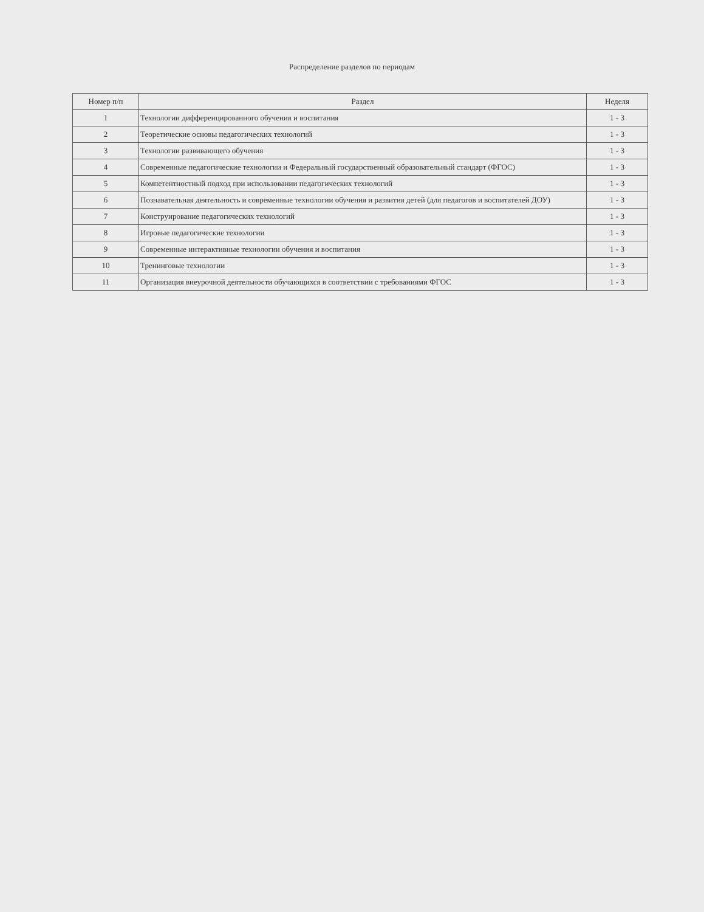Распределение разделов по периодам
| Номер п/п | Раздел | Неделя |
| --- | --- | --- |
| 1 | Технологии дифференцированного обучения и воспитания | 1 - 3 |
| 2 | Теоретические основы педагогических технологий | 1 - 3 |
| 3 | Технологии развивающего обучения | 1 - 3 |
| 4 | Современные педагогические технологии и Федеральный государственный образовательный стандарт (ФГОС) | 1 - 3 |
| 5 | Компетентностный подход при использовании педагогических технологий | 1 - 3 |
| 6 | Познавательная деятельность и современные технологии обучения и развития детей (для педагогов и воспитателей ДОУ) | 1 - 3 |
| 7 | Конструирование педагогических технологий | 1 - 3 |
| 8 | Игровые педагогические технологии | 1 - 3 |
| 9 | Современные интерактивные технологии обучения и воспитания | 1 - 3 |
| 10 | Тренинговые технологии | 1 - 3 |
| 11 | Организация внеурочной деятельности обучающихся в соответствии с требованиями ФГОС | 1 - 3 |